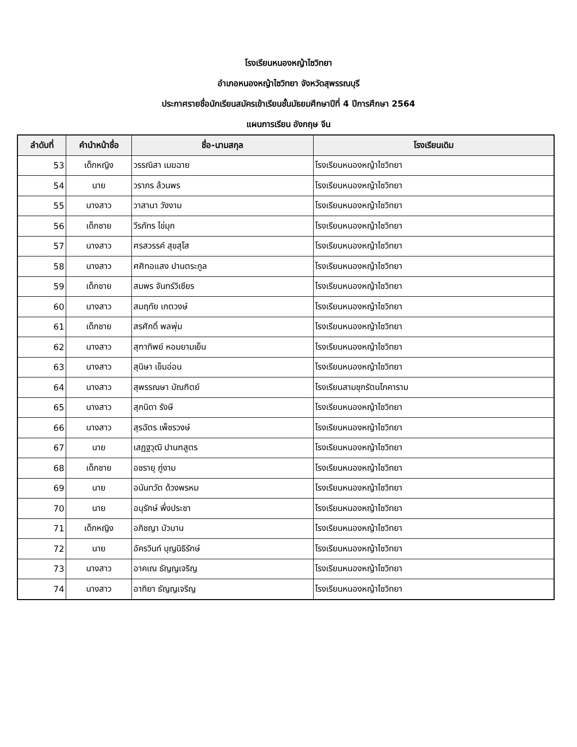โรงเรียนหนองหญ้าไซวิทยา
อำเภอหนองหญ้าไซวิทยา จังหวัดสุพรรณบุรี
ประกาศรายชื่อนักเรียนสมัครเข้าเรียนชั้นมัธยมศึกษาปีที่ 4 ปีการศึกษา 2564
แผนการเรียน อังกฤษ จีน
| ลำดับที่ | คำนำหน้าชื่อ | ชื่อ-นามสกุล | โรงเรียนเดิม |
| --- | --- | --- | --- |
| 53 | เด็กหญิง | วรรณิสา เมฆฉาย | โรงเรียนหนองหญ้าไซวิทยา |
| 54 | นาย | วราภร ล้วนพร | โรงเรียนหนองหญ้าไซวิทยา |
| 55 | นางสาว | วาสานา วังงาม | โรงเรียนหนองหญ้าไซวิทยา |
| 56 | เด็กชาย | วีรภัทร ไข่มุก | โรงเรียนหนองหญ้าไซวิทยา |
| 57 | นางสาว | ศรสวรรค์ สุขสุโส | โรงเรียนหนองหญ้าไซวิทยา |
| 58 | นางสาว | ศศิทอแสง ปานตระกูล | โรงเรียนหนองหญ้าไซวิทยา |
| 59 | เด็กชาย | สมพร จันทร์วิเชียร | โรงเรียนหนองหญ้าไซวิทยา |
| 60 | นางสาว | สมฤทัย เกตวงษ์ | โรงเรียนหนองหญ้าไซวิทยา |
| 61 | เด็กชาย | สรศักดิ์ พลพุ่ม | โรงเรียนหนองหญ้าไซวิทยา |
| 62 | นางสาว | สุฑาทิพย์ หอมยามเย็น | โรงเรียนหนองหญ้าไซวิทยา |
| 63 | นางสาว | สุนิษา เข็มอ่อน | โรงเรียนหนองหญ้าไซวิทยา |
| 64 | นางสาว | สุพรรณษา บัณฑิตย์ | โรงเรียนสามชุกรัตนโภคาราม |
| 65 | นางสาว | สุภนิดา รังษี | โรงเรียนหนองหญ้าไซวิทยา |
| 66 | นางสาว | สุรฉัตร เพ็ชรวงษ์ | โรงเรียนหนองหญ้าไซวิทยา |
| 67 | นาย | เสฏฐวุฒิ ปานฑสูตร | โรงเรียนหนองหญ้าไซวิทยา |
| 68 | เด็กชาย | อชรายุ ภู่งาม | โรงเรียนหนองหญ้าไซวิทยา |
| 69 | นาย | อนันทวัต ด้วงพรหม | โรงเรียนหนองหญ้าไซวิทยา |
| 70 | นาย | อนุรักษ์ พึ่งประชา | โรงเรียนหนองหญ้าไซวิทยา |
| 71 | เด็กหญิง | อภิชญา บัวบาน | โรงเรียนหนองหญ้าไซวิทยา |
| 72 | นาย | อัครวินท์ บุญนิธิรักษ์ | โรงเรียนหนองหญ้าไซวิทยา |
| 73 | นางสาว | อาคเณ ธัญญเจริญ | โรงเรียนหนองหญ้าไซวิทยา |
| 74 | นางสาว | อาทิยา ธัญญเจริญ | โรงเรียนหนองหญ้าไซวิทยา |